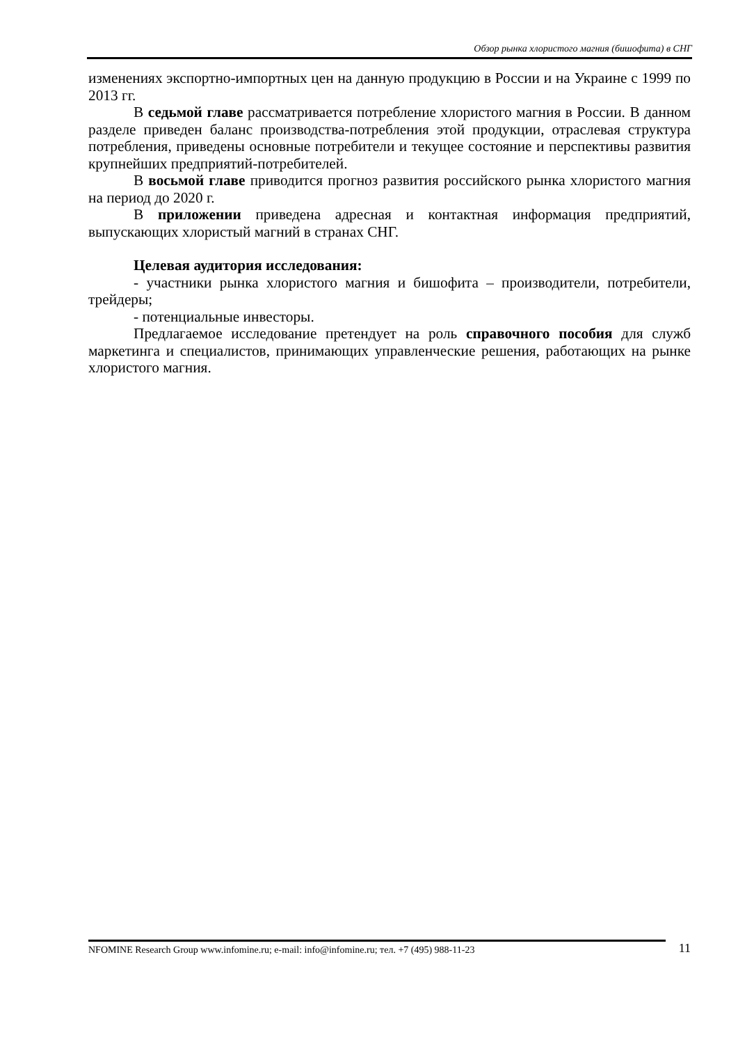Обзор рынка хлористого магния (бишофита) в СНГ
изменениях экспортно-импортных цен на данную продукцию в России и на Украине с 1999 по 2013 гг.
В седьмой главе рассматривается потребление хлористого магния в России. В данном разделе приведен баланс производства-потребления этой продукции, отраслевая структура потребления, приведены основные потребители и текущее состояние и перспективы развития крупнейших предприятий-потребителей.
В восьмой главе приводится прогноз развития российского рынка хлористого магния на период до 2020 г.
В приложении приведена адресная и контактная информация предприятий, выпускающих хлористый магний в странах СНГ.
Целевая аудитория исследования:
- участники рынка хлористого магния и бишофита – производители, потребители, трейдеры;
- потенциальные инвесторы.
Предлагаемое исследование претендует на роль справочного пособия для служб маркетинга и специалистов, принимающих управленческие решения, работающих на рынке хлористого магния.
NFOMINE Research Group www.infomine.ru; e-mail: info@infomine.ru; тел. +7 (495) 988-11-23
11